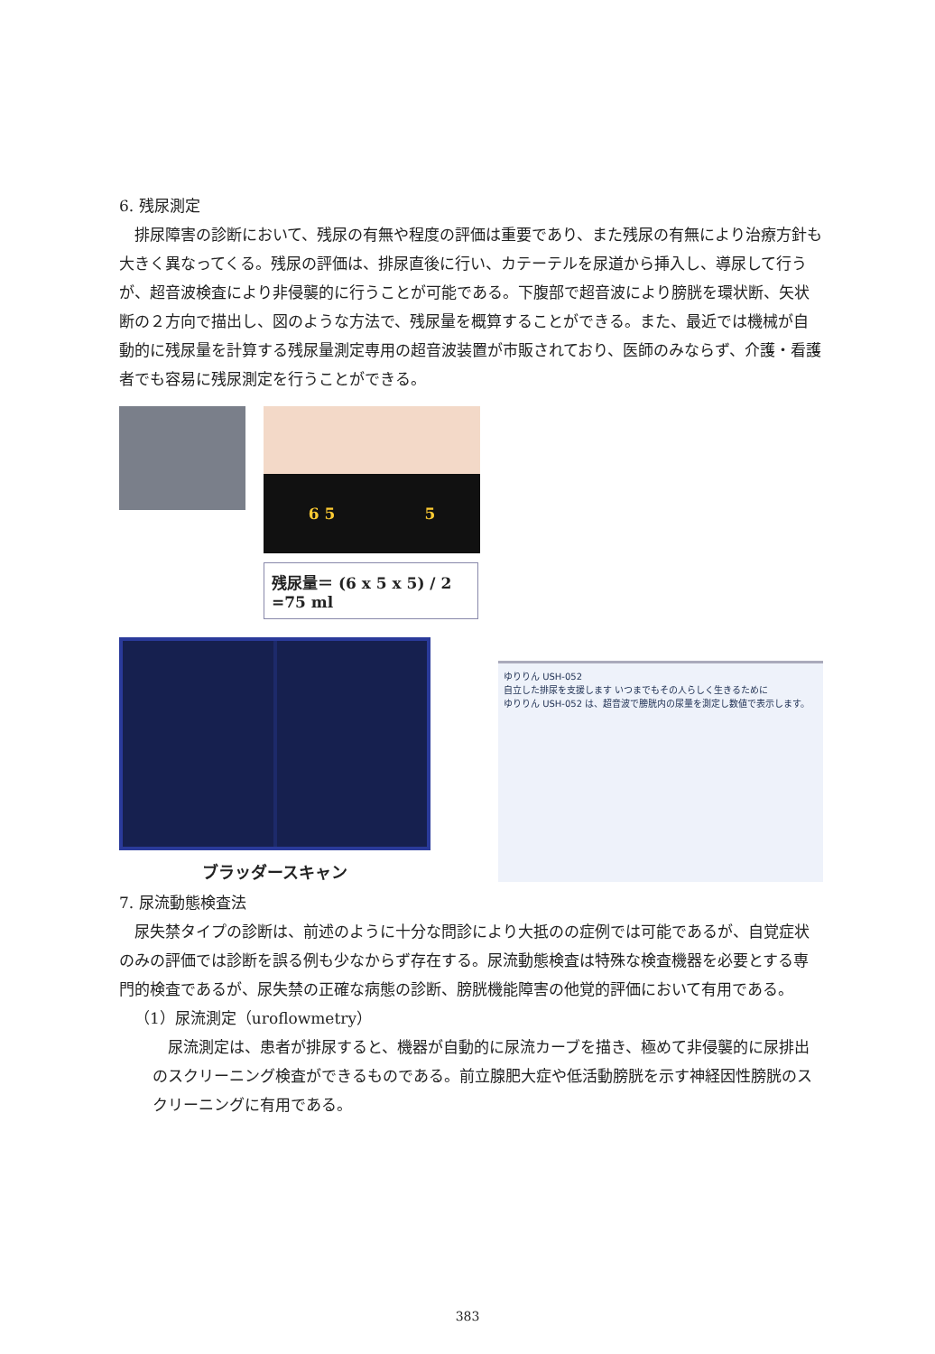6. 残尿測定
排尿障害の診断において、残尿の有無や程度の評価は重要であり、また残尿の有無により治療方針も大きく異なってくる。残尿の評価は、排尿直後に行い、カテーテルを尿道から挿入し、導尿して行うが、超音波検査により非侵襲的に行うことが可能である。下腹部で超音波により膀胱を環状断、矢状断の２方向で描出し、図のような方法で、残尿量を概算することができる。また、最近では機械が自動的に残尿量を計算する残尿量測定専用の超音波装置が市販されており、医師のみならず、介護・看護者でも容易に残尿測定を行うことができる。
6 5 5
残尿量＝ (6 x 5 x 5) / 2 =75 ml
ブラッダースキャン
ゆりりん USH-052
自立した排尿を支援します いつまでもその人らしく生きるために
ゆりりん USH-052 は、超音波で膀胱内の尿量を測定し数値で表示します。
7. 尿流動態検査法
尿失禁タイプの診断は、前述のように十分な問診により大抵のの症例では可能であるが、自覚症状のみの評価では診断を誤る例も少なからず存在する。尿流動態検査は特殊な検査機器を必要とする専門的検査であるが、尿失禁の正確な病態の診断、膀胱機能障害の他覚的評価において有用である。
（1）尿流測定（uroflowmetry）
尿流測定は、患者が排尿すると、機器が自動的に尿流カーブを描き、極めて非侵襲的に尿排出のスクリーニング検査ができるものである。前立腺肥大症や低活動膀胱を示す神経因性膀胱のスクリーニングに有用である。
383